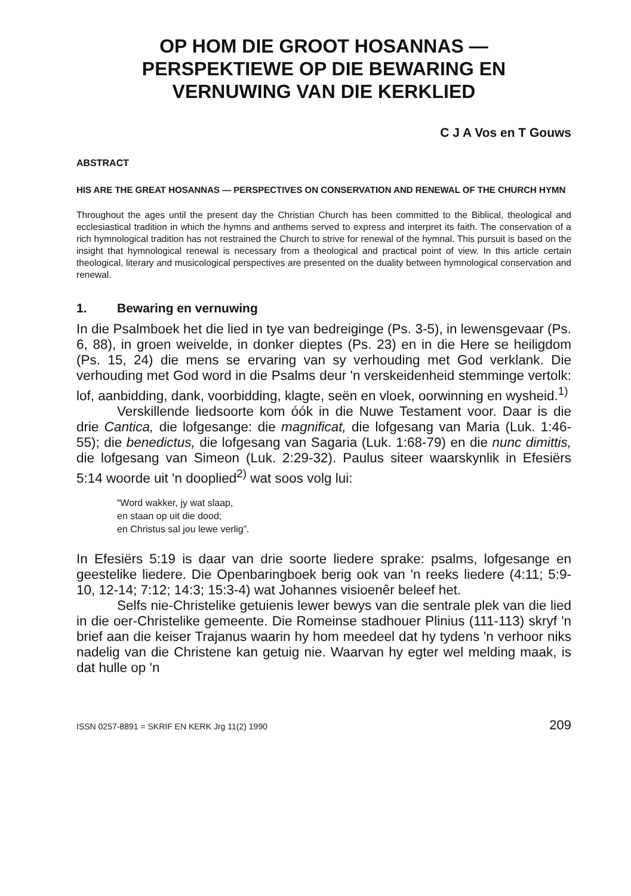OP HOM DIE GROOT HOSANNAS —
PERSPEKTIEWE OP DIE BEWARING EN
VERNUWING VAN DIE KERKLIED
C J A Vos en T Gouws
ABSTRACT
HIS ARE THE GREAT HOSANNAS — PERSPECTIVES ON CONSERVATION AND RENEWAL OF THE CHURCH HYMN
Throughout the ages until the present day the Christian Church has been committed to the Biblical, theological and ecclesiastical tradition in which the hymns and anthems served to express and interpret its faith. The conservation of a rich hymnological tradition has not restrained the Church to strive for renewal of the hymnal. This pursuit is based on the insight that hymnological renewal is necessary from a theological and practical point of view. In this article certain theological, literary and musicological perspectives are presented on the duality between hymnological conservation and renewal.
1. Bewaring en vernuwing
In die Psalmboek het die lied in tye van bedreiginge (Ps. 3-5), in lewensgevaar (Ps. 6, 88), in groen weivelde, in donker dieptes (Ps. 23) en in die Here se heiligdom (Ps. 15, 24) die mens se ervaring van sy verhouding met God verklank. Die verhouding met God word in die Psalms deur 'n verskeidenheid stemminge vertolk: lof, aanbidding, dank, voorbidding, klagte, seën en vloek, oorwinning en wysheid.<sup>1)</sup>
Verskillende liedsoorte kom óók in die Nuwe Testament voor. Daar is die drie Cantica, die lofgesange: die magnificat, die lofgesang van Maria (Luk. 1:46-55); die benedictus, die lofgesang van Sagaria (Luk. 1:68-79) en die nunc dimittis, die lofgesang van Simeon (Luk. 2:29-32). Paulus siteer waarskynlik in Efesiërs 5:14 woorde uit 'n dooplied<sup>2)</sup> wat soos volg lui:
“Word wakker, jy wat slaap,
en staan op uit die dood;
en Christus sal jou lewe verlig”.
In Efesiërs 5:19 is daar van drie soorte liedere sprake: psalms, lofgesange en geestelike liedere. Die Openbaringboek berig ook van 'n reeks liedere (4:11; 5:9-10, 12-14; 7:12; 14:3; 15:3-4) wat Johannes visioenêr beleef het.
Selfs nie-Christelike getuienis lewer bewys van die sentrale plek van die lied in die oer-Christelike gemeente. Die Romeinse stadhouer Plinius (111-113) skryf 'n brief aan die keiser Trajanus waarin hy hom meedeel dat hy tydens 'n verhoor niks nadelig van die Christene kan getuig nie. Waarvan hy egter wel melding maak, is dat hulle op 'n
ISSN 0257-8891 = SKRIF EN KERK Jrg 11(2) 1990 209